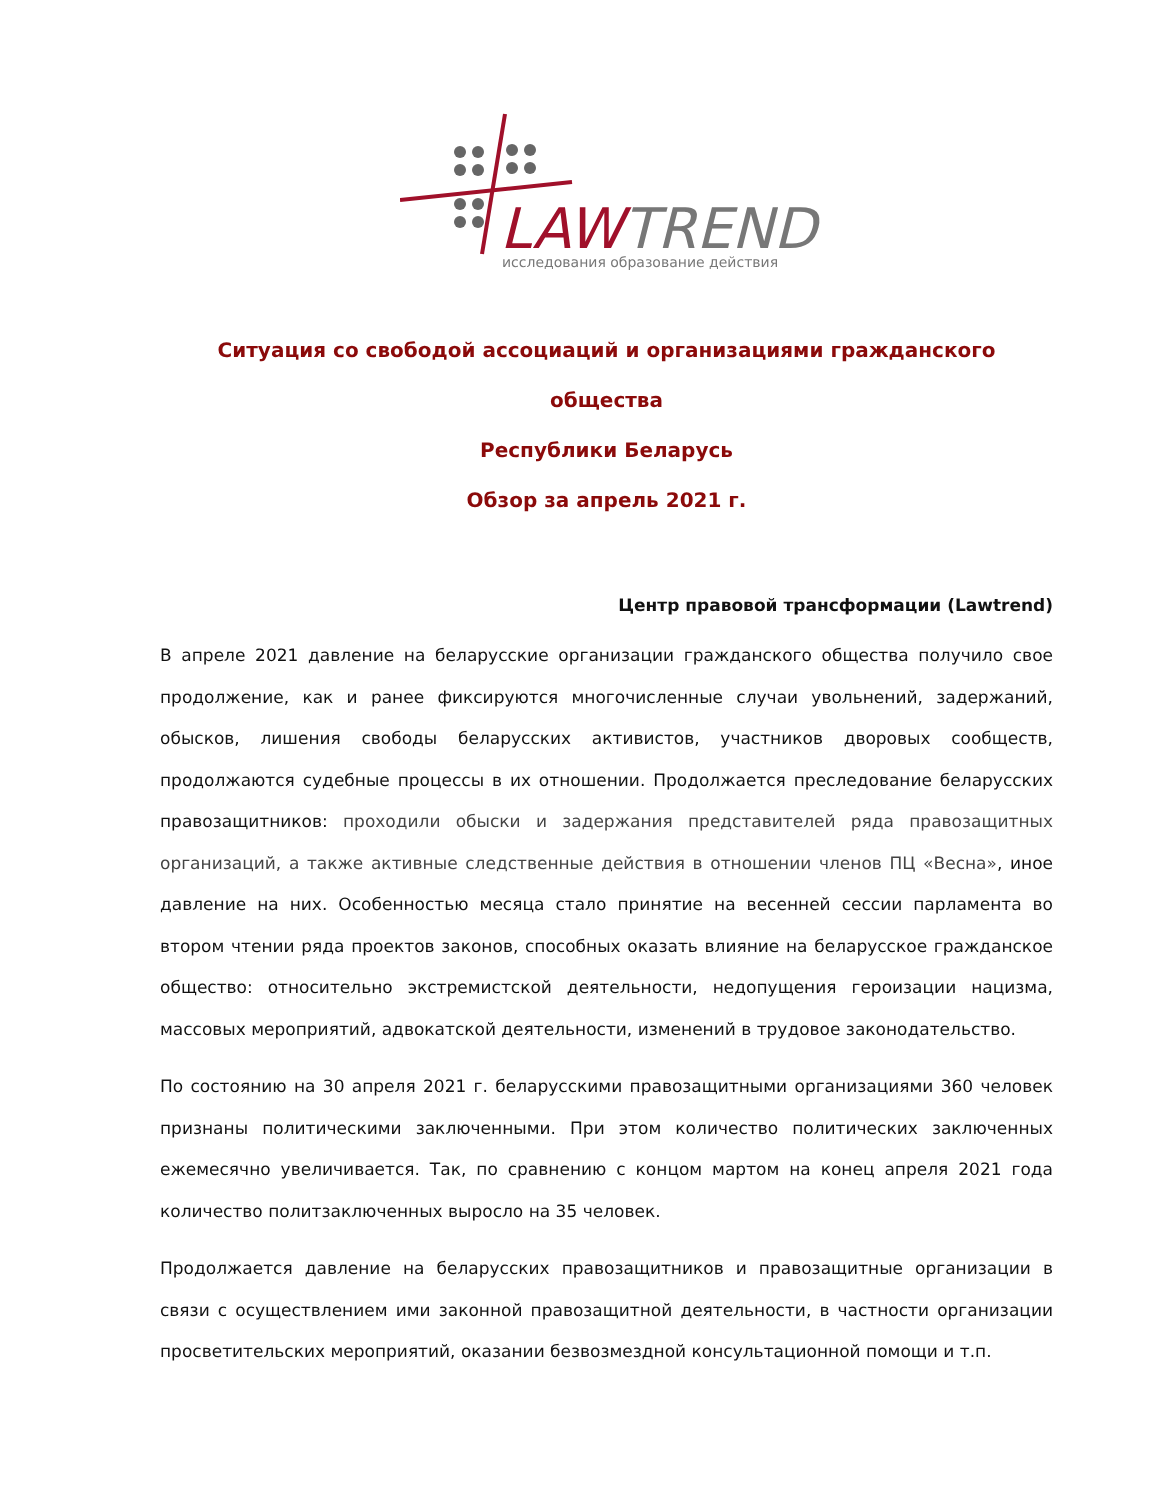LAWTREND
исследования образование действия
Ситуация со свободой ассоциаций и организациями гражданского общества
Республики Беларусь
Обзор за апрель 2021 г.
Центр правовой трансформации (Lawtrend)
В апреле 2021 давление на беларусские организации гражданского общества получило свое продолжение, как и ранее фиксируются многочисленные случаи увольнений, задержаний, обысков, лишения свободы беларусских активистов, участников дворовых сообществ, продолжаются судебные процессы в их отношении. Продолжается преследование беларусских правозащитников: проходили обыски и задержания представителей ряда правозащитных организаций, а также активные следственные действия в отношении членов ПЦ «Весна», иное давление на них. Особенностью месяца стало принятие на весенней сессии парламента во втором чтении ряда проектов законов, способных оказать влияние на беларусское гражданское общество: относительно экстремистской деятельности, недопущения героизации нацизма, массовых мероприятий, адвокатской деятельности, изменений в трудовое законодательство.
По состоянию на 30 апреля 2021 г. беларусскими правозащитными организациями 360 человек признаны политическими заключенными. При этом количество политических заключенных ежемесячно увеличивается. Так, по сравнению с концом мартом на конец апреля 2021 года количество политзаключенных выросло на 35 человек.
Продолжается давление на беларусских правозащитников и правозащитные организации в связи с осуществлением ими законной правозащитной деятельности, в частности организации просветительских мероприятий, оказании безвозмездной консультационной помощи и т.п.